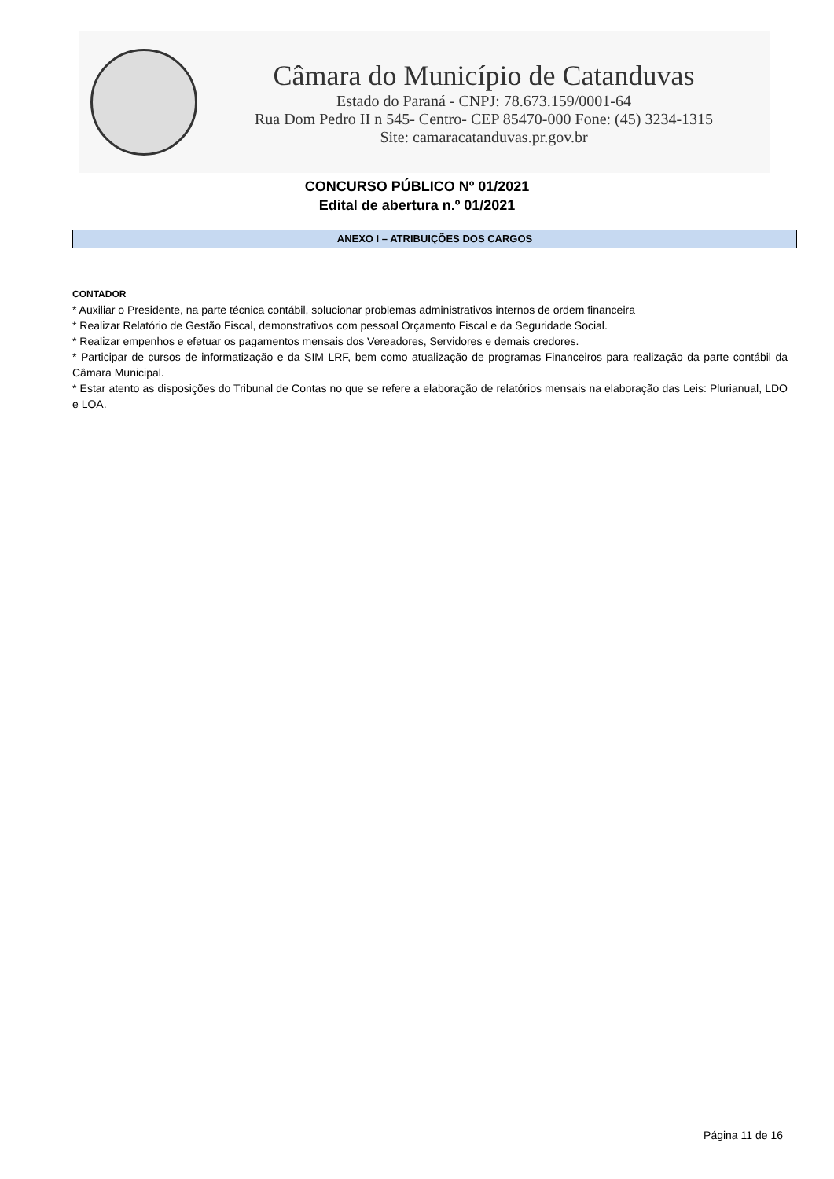Câmara do Município de Catanduvas
Estado do Paraná - CNPJ: 78.673.159/0001-64
Rua Dom Pedro II n 545- Centro- CEP 85470-000 Fone: (45) 3234-1315
Site: camaracatanduvas.pr.gov.br
CONCURSO PÚBLICO Nº 01/2021
Edital de abertura n.º 01/2021
ANEXO I – ATRIBUIÇÕES DOS CARGOS
CONTADOR
* Auxiliar o Presidente, na parte técnica contábil, solucionar problemas administrativos internos de ordem financeira
* Realizar Relatório de Gestão Fiscal, demonstrativos com pessoal Orçamento Fiscal e da Seguridade Social.
* Realizar empenhos e efetuar os pagamentos mensais dos Vereadores, Servidores e demais credores.
* Participar de cursos de informatização e da SIM LRF, bem como atualização de programas Financeiros para realização da parte contábil da Câmara Municipal.
* Estar atento as disposições do Tribunal de Contas no que se refere a elaboração de relatórios mensais na elaboração das Leis: Plurianual, LDO e LOA.
Página 11 de 16